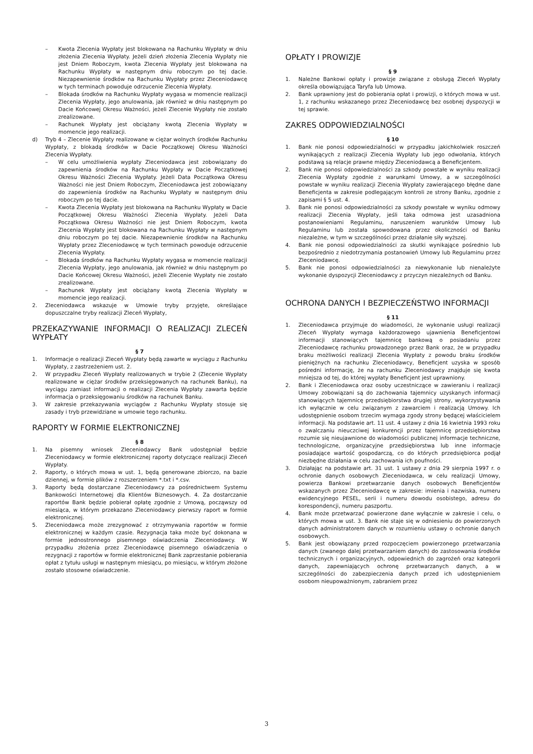– Kwota Zlecenia Wypłaty jest blokowana na Rachunku Wypłaty w dniu złożenia Zlecenia Wypłaty. Jeżeli dzień złożenia Zlecenia Wypłaty nie jest Dniem Roboczym, kwota Zlecenia Wypłaty jest blokowana na Rachunku Wypłaty w następnym dniu roboczym po tej dacie. Niezapewnienie środków na Rachunku Wypłaty przez Zleceniodawcę w tych terminach powoduje odrzucenie Zlecenia Wypłaty.
– Blokada środków na Rachunku Wypłaty wygasa w momencie realizacji Zlecenia Wypłaty, jego anulowania, jak również w dniu następnym po Dacie Końcowej Okresu Ważności, jeżeli Zlecenie Wypłaty nie zostało zrealizowane.
– Rachunek Wypłaty jest obciążany kwotą Zlecenia Wypłaty w momencie jego realizacji.
d) Tryb 4 – Zlecenie Wypłaty realizowane w ciężar wolnych środków Rachunku Wypłaty, z blokadą środków w Dacie Początkowej Okresu Ważności Zlecenia Wypłaty.
– W celu umożliwienia wypłaty Zleceniodawca jest zobowiązany do zapewnienia środków na Rachunku Wypłaty w Dacie Początkowej Okresu Ważności Zlecenia Wypłaty. Jeżeli Data Początkowa Okresu Ważności nie jest Dniem Roboczym, Zleceniodawca jest zobowiązany do zapewnienia środków na Rachunku Wypłaty w następnym dniu roboczym po tej dacie.
– Kwota Zlecenia Wypłaty jest blokowana na Rachunku Wypłaty w Dacie Początkowej Okresu Ważności Zlecenia Wypłaty. Jeżeli Data Początkowa Okresu Ważności nie jest Dniem Roboczym, kwota Zlecenia Wypłaty jest blokowana na Rachunku Wypłaty w następnym dniu roboczym po tej dacie. Niezapewnienie środków na Rachunku Wypłaty przez Zleceniodawcę w tych terminach powoduje odrzucenie Zlecenia Wypłaty.
– Blokada środków na Rachunku Wypłaty wygasa w momencie realizacji Zlecenia Wypłaty, jego anulowania, jak również w dniu następnym po Dacie Końcowej Okresu Ważności, jeżeli Zlecenie Wypłaty nie zostało zrealizowane.
– Rachunek Wypłaty jest obciążany kwotą Zlecenia Wypłaty w momencie jego realizacji.
2. Zleceniodawca wskazuje w Umowie tryby przyjęte, określające dopuszczalne tryby realizacji Zleceń Wypłaty,
PRZEKAZYWANIE INFORMACJI O REALIZACJI ZLECEŃ WYPŁATY
§ 7
1. Informacje o realizacji Zleceń Wypłaty będą zawarte w wyciągu z Rachunku Wypłaty, z zastrzeżeniem ust. 2.
2. W przypadku Zleceń Wypłaty realizowanych w trybie 2 (Zlecenie Wypłaty realizowane w ciężar środków przeksięgowanych na rachunek Banku), na wyciągu zamiast informacji o realizacji Zlecenia Wypłaty zawarta będzie informacja o przeksięgowaniu środków na rachunek Banku.
3. W zakresie przekazywania wyciągów z Rachunku Wypłaty stosuje się zasady i tryb przewidziane w umowie tego rachunku.
RAPORTY W FORMIE ELEKTRONICZNEJ
§ 8
1. Na pisemny wniosek Zleceniodawcy Bank udostępniał będzie Zleceniodawcy w formie elektronicznej raporty dotyczące realizacji Zleceń Wypłaty.
2. Raporty, o których mowa w ust. 1, będą generowane zbiorczo, na bazie dziennej, w formie plików z rozszerzeniem *.txt i *.csv.
3. Raporty będą dostarczane Zleceniodawcy za pośrednictwem Systemu Bankowości Internetowej dla Klientów Biznesowych. 4. Za dostarczanie raportów Bank będzie pobierał opłatę zgodnie z Umową, począwszy od miesiąca, w którym przekazano Zleceniodawcy pierwszy raport w formie elektronicznej.
5. Zleceniodawca może zrezygnować z otrzymywania raportów w formie elektronicznej w każdym czasie. Rezygnacja taka może być dokonana w formie jednostronnego pisemnego oświadczenia Zleceniodawcy. W przypadku złożenia przez Zleceniodawcę pisemnego oświadczenia o rezygnacji z raportów w formie elektronicznej Bank zaprzestanie pobierania opłat z tytułu usługi w następnym miesiącu, po miesiącu, w którym złożone zostało stosowne oświadczenie.
OPŁATY I PROWIZJE
§ 9
1. Należne Bankowi opłaty i prowizje związane z obsługą Zleceń Wypłaty określa obowiązująca Taryfa lub Umowa.
2. Bank uprawniony jest do pobierania opłat i prowizji, o których mowa w ust. 1, z rachunku wskazanego przez Zleceniodawcę bez osobnej dyspozycji w tej sprawie.
ZAKRES ODPOWIEDZIALNOŚCI
§ 10
1. Bank nie ponosi odpowiedzialności w przypadku jakichkolwiek roszczeń wynikających z realizacji Zlecenia Wypłaty lub jego odwołania, których podstawą są relacje prawne między Zleceniodawcą a Beneficjentem.
2. Bank nie ponosi odpowiedzialności za szkody powstałe w wyniku realizacji Zlecenia Wypłaty zgodnie z warunkami Umowy, a w szczególności powstałe w wyniku realizacji Zlecenia Wypłaty zawierającego błędne dane Beneficjenta w zakresie podlegającym kontroli ze strony Banku, zgodnie z zapisami § 5 ust. 4.
3. Bank nie ponosi odpowiedzialności za szkody powstałe w wyniku odmowy realizacji Zlecenia Wypłaty, jeśli taka odmowa jest uzasadniona postanowieniami Regulaminu, naruszeniem warunków Umowy lub Regulaminu lub została spowodowana przez okoliczności od Banku niezależne, w tym w szczególności przez działanie siły wyższej.
4. Bank nie ponosi odpowiedzialności za skutki wynikające pośrednio lub bezpośrednio z niedotrzymania postanowień Umowy lub Regulaminu przez Zleceniodawcę.
5. Bank nie ponosi odpowiedzialności za niewykonanie lub nienależyte wykonanie dyspozycji Zleceniodawcy z przyczyn niezależnych od Banku.
OCHRONA DANYCH I BEZPIECZEŃSTWO INFORMACJI
§ 11
1. Zleceniodawca przyjmuje do wiadomości, że wykonanie usługi realizacji Zleceń Wypłaty wymaga każdorazowego ujawnienia Beneficjentowi informacji stanowiących tajemnicę bankową o posiadaniu przez Zleceniodawcę rachunku prowadzonego przez Bank oraz, że w przypadku braku możliwości realizacji Zlecenia Wypłaty z powodu braku środków pieniężnych na rachunku Zleceniodawcy, Beneficjent uzyska w sposób pośredni informację, że na rachunku Zleceniodawcy znajduje się kwota mniejsza od tej, do której wypłaty Beneficjent jest uprawniony.
2. Bank i Zleceniodawca oraz osoby uczestniczące w zawieraniu i realizacji Umowy zobowiązani są do zachowania tajemnicy uzyskanych informacji stanowiących tajemnicę przedsiębiorstwa drugiej strony, wykorzystywania ich wyłącznie w celu związanym z zawarciem i realizacją Umowy. Ich udostępnienie osobom trzecim wymaga zgody strony będącej właścicielem informacji. Na podstawie art. 11 ust. 4 ustawy z dnia 16 kwietnia 1993 roku o zwalczaniu nieuczciwej konkurencji przez tajemnicę przedsiębiorstwa rozumie się nieujawnione do wiadomości publicznej informacje techniczne, technologiczne, organizacyjne przedsiębiorstwa lub inne informacje posiadające wartość gospodarczą, co do których przedsiębiorca podjął niezbędne działania w celu zachowania ich poufności.
3. Działając na podstawie art. 31 ust. 1 ustawy z dnia 29 sierpnia 1997 r. o ochronie danych osobowych Zleceniodawca, w celu realizacji Umowy, powierza Bankowi przetwarzanie danych osobowych Beneficjentów wskazanych przez Zleceniodawcę w zakresie: imienia i nazwiska, numeru ewidencyjnego PESEL, serii i numeru dowodu osobistego, adresu do korespondencji, numeru paszportu.
4. Bank może przetwarzać powierzone dane wyłącznie w zakresie i celu, o których mowa w ust. 3. Bank nie staje się w odniesieniu do powierzonych danych administratorem danych w rozumieniu ustawy o ochronie danych osobowych.
5. Bank jest obowiązany przed rozpoczęciem powierzonego przetwarzania danych (zwanego dalej przetwarzaniem danych) do zastosowania środków technicznych i organizacyjnych, odpowiednich do zagrożeń oraz kategorii danych, zapewniających ochronę przetwarzanych danych, a w szczególności do zabezpieczenia danych przed ich udostępnieniem osobom nieupoważnionym, zabraniem przez
3